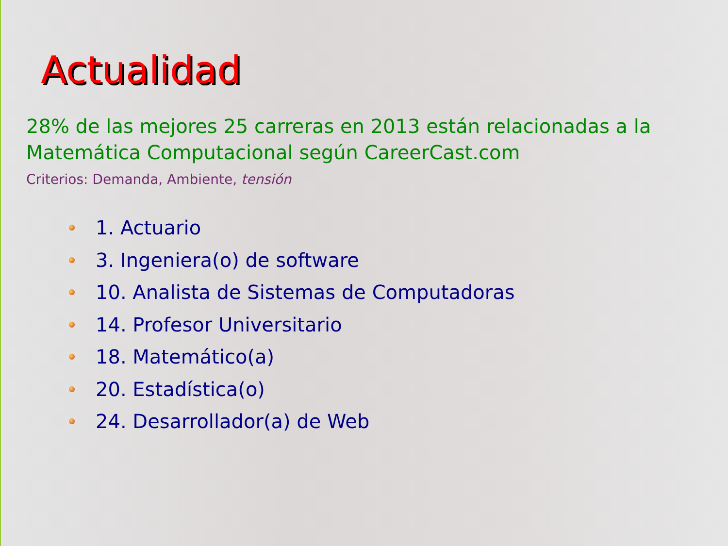Actualidad
28% de las mejores 25 carreras en 2013 están relacionadas a la Matemática Computacional según CareerCast.com
Criterios: Demanda, Ambiente, tensión
1. Actuario
3. Ingeniera(o) de software
10. Analista de Sistemas de Computadoras
14. Profesor Universitario
18. Matemático(a)
20. Estadística(o)
24. Desarrollador(a) de Web